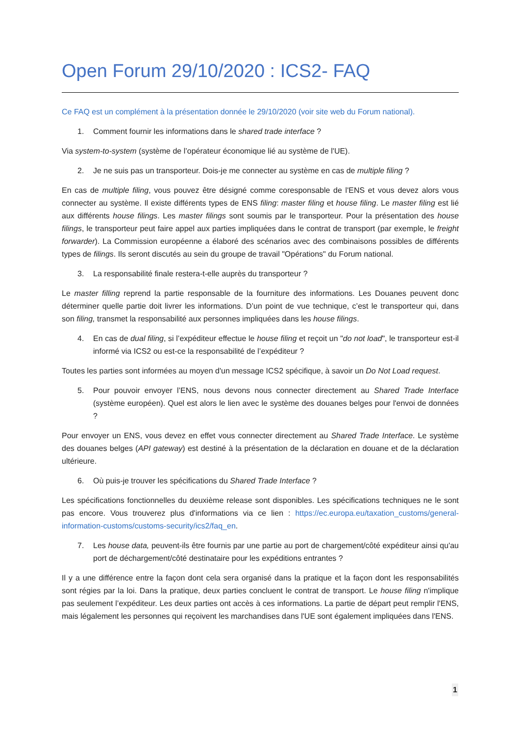Open Forum 29/10/2020 : ICS2- FAQ
Ce FAQ est un complément à la présentation donnée le 29/10/2020 (voir site web du Forum national).
1. Comment fournir les informations dans le shared trade interface ?
Via system-to-system (système de l’opérateur économique lié au système de l'UE).
2. Je ne suis pas un transporteur. Dois-je me connecter au système en cas de multiple filing ?
En cas de multiple filing, vous pouvez être désigné comme coresponsable de l'ENS et vous devez alors vous connecter au système. Il existe différents types de ENS filing: master filing et house filing. Le master filing est lié aux différents house filings. Les master filings sont soumis par le transporteur. Pour la présentation des house filings, le transporteur peut faire appel aux parties impliquées dans le contrat de transport (par exemple, le freight forwarder). La Commission européenne a élaboré des scénarios avec des combinaisons possibles de différents types de filings. Ils seront discutés au sein du groupe de travail "Opérations" du Forum national.
3. La responsabilité finale restera-t-elle auprès du transporteur ?
Le master filling reprend la partie responsable de la fourniture des informations. Les Douanes peuvent donc déterminer quelle partie doit livrer les informations. D’un point de vue technique, c’est le transporteur qui, dans son filing, transmet la responsabilité aux personnes impliquées dans les house filings.
4. En cas de dual filing, si l’expéditeur effectue le house filing et reçoit un "do not load", le transporteur est-il informé via ICS2 ou est-ce la responsabilité de l’expéditeur ?
Toutes les parties sont informées au moyen d'un message ICS2 spécifique, à savoir un Do Not Load request.
5. Pour pouvoir envoyer l’ENS, nous devons nous connecter directement au Shared Trade Interface (système européen). Quel est alors le lien avec le système des douanes belges pour l'envoi de données ?
Pour envoyer un ENS, vous devez en effet vous connecter directement au Shared Trade Interface. Le système des douanes belges (API gateway) est destiné à la présentation de la déclaration en douane et de la déclaration ultérieure.
6. Où puis-je trouver les spécifications du Shared Trade Interface ?
Les spécifications fonctionnelles du deuxième release sont disponibles. Les spécifications techniques ne le sont pas encore. Vous trouverez plus d'informations via ce lien : https://ec.europa.eu/taxation_customs/general-information-customs/customs-security/ics2/faq_en.
7. Les house data, peuvent-ils être fournis par une partie au port de chargement/côté expéditeur ainsi qu'au port de déchargement/côté destinataire pour les expéditions entrantes ?
Il y a une différence entre la façon dont cela sera organisé dans la pratique et la façon dont les responsabilités sont régies par la loi. Dans la pratique, deux parties concluent le contrat de transport. Le house filing n'implique pas seulement l’expéditeur. Les deux parties ont accès à ces informations. La partie de départ peut remplir l'ENS, mais légalement les personnes qui reçoivent les marchandises dans l'UE sont également impliquées dans l'ENS.
1